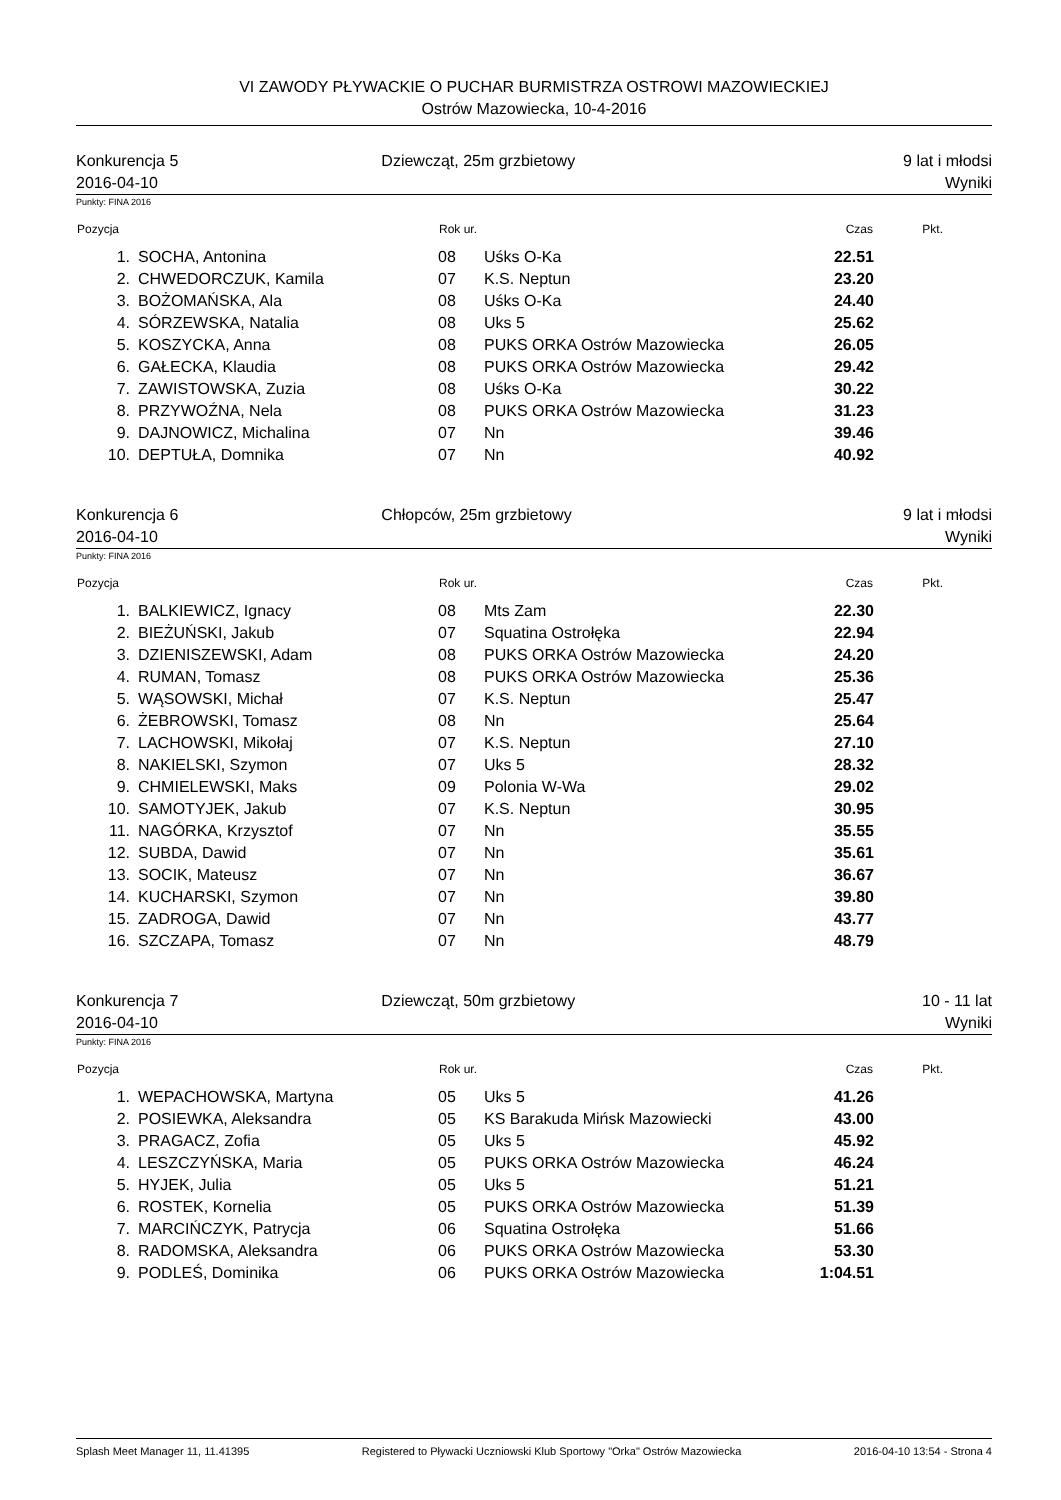VI ZAWODY PŁYWACKIE O PUCHAR BURMISTRZA OSTROWI MAZOWIECKIEJ
Ostrów Mazowiecka, 10-4-2016
Konkurencja 5
2016-04-10
Dziewcząt, 25m grzbietowy 9 lat i młodsi
Wyniki
Punkty: FINA 2016
| Pozycja | | Rok ur. | | Czas | Pkt. |
| --- | --- | --- | --- | --- | --- |
| 1. | SOCHA, Antonina | 08 | Uśks O-Ka | 22.51 | |
| 2. | CHWEDORCZUK, Kamila | 07 | K.S. Neptun | 23.20 | |
| 3. | BOŻOMAŃSKA, Ala | 08 | Uśks O-Ka | 24.40 | |
| 4. | SÓRZEWSKA, Natalia | 08 | Uks 5 | 25.62 | |
| 5. | KOSZYCKA, Anna | 08 | PUKS ORKA Ostrów Mazowiecka | 26.05 | |
| 6. | GAŁECKA, Klaudia | 08 | PUKS ORKA Ostrów Mazowiecka | 29.42 | |
| 7. | ZAWISTOWSKA, Zuzia | 08 | Uśks O-Ka | 30.22 | |
| 8. | PRZYWOŹNA, Nela | 08 | PUKS ORKA Ostrów Mazowiecka | 31.23 | |
| 9. | DAJNOWICZ, Michalina | 07 | Nn | 39.46 | |
| 10. | DEPTUŁA, Domnika | 07 | Nn | 40.92 | |
Konkurencja 6
2016-04-10
Chłopców, 25m grzbietowy 9 lat i młodsi
Wyniki
Punkty: FINA 2016
| Pozycja | | Rok ur. | | Czas | Pkt. |
| --- | --- | --- | --- | --- | --- |
| 1. | BALKIEWICZ, Ignacy | 08 | Mts Zam | 22.30 | |
| 2. | BIEŻUŃSKI, Jakub | 07 | Squatina Ostrołęka | 22.94 | |
| 3. | DZIENISZEWSKI, Adam | 08 | PUKS ORKA Ostrów Mazowiecka | 24.20 | |
| 4. | RUMAN, Tomasz | 08 | PUKS ORKA Ostrów Mazowiecka | 25.36 | |
| 5. | WĄSOWSKI, Michał | 07 | K.S. Neptun | 25.47 | |
| 6. | ŻEBROWSKI, Tomasz | 08 | Nn | 25.64 | |
| 7. | LACHOWSKI, Mikołaj | 07 | K.S. Neptun | 27.10 | |
| 8. | NAKIELSKI, Szymon | 07 | Uks 5 | 28.32 | |
| 9. | CHMIELEWSKI, Maks | 09 | Polonia W-Wa | 29.02 | |
| 10. | SAMOTYJEK, Jakub | 07 | K.S. Neptun | 30.95 | |
| 11. | NAGÓRKA, Krzysztof | 07 | Nn | 35.55 | |
| 12. | SUBDA, Dawid | 07 | Nn | 35.61 | |
| 13. | SOCIK, Mateusz | 07 | Nn | 36.67 | |
| 14. | KUCHARSKI, Szymon | 07 | Nn | 39.80 | |
| 15. | ZADROGA, Dawid | 07 | Nn | 43.77 | |
| 16. | SZCZAPA, Tomasz | 07 | Nn | 48.79 | |
Konkurencja 7
2016-04-10
Dziewcząt, 50m grzbietowy 10 - 11 lat
Wyniki
Punkty: FINA 2016
| Pozycja | | Rok ur. | | Czas | Pkt. |
| --- | --- | --- | --- | --- | --- |
| 1. | WEPACHOWSKA, Martyna | 05 | Uks 5 | 41.26 | |
| 2. | POSIEWKA, Aleksandra | 05 | KS Barakuda Mińsk Mazowiecki | 43.00 | |
| 3. | PRAGACZ, Zofia | 05 | Uks 5 | 45.92 | |
| 4. | LESZCZYŃSKA, Maria | 05 | PUKS ORKA Ostrów Mazowiecka | 46.24 | |
| 5. | HYJEK, Julia | 05 | Uks 5 | 51.21 | |
| 6. | ROSTEK, Kornelia | 05 | PUKS ORKA Ostrów Mazowiecka | 51.39 | |
| 7. | MARCIŃCZYK, Patrycja | 06 | Squatina Ostrołęka | 51.66 | |
| 8. | RADOMSKA, Aleksandra | 06 | PUKS ORKA Ostrów Mazowiecka | 53.30 | |
| 9. | PODLEŚ, Dominika | 06 | PUKS ORKA Ostrów Mazowiecka | 1:04.51 | |
Splash Meet Manager 11, 11.41395 Registered to Pływacki Uczniowski Klub Sportowy "Orka" Ostrów Mazowiecka 2016-04-10 13:54 - Strona 4